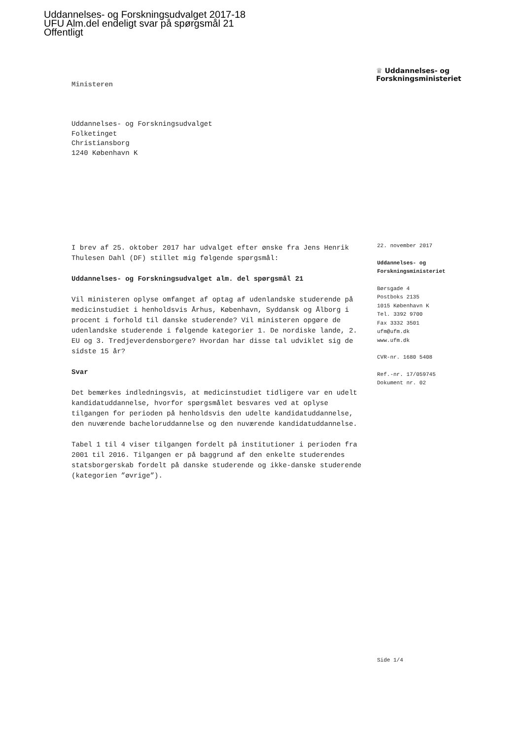Uddannelses- og Forskningsudvalget 2017-18
UFU Alm.del endeligt svar på spørgsmål 21
Offentligt
Ministeren
♕ Uddannelses- og
Forskningsministeriet
Uddannelses- og Forskningsudvalget
Folketinget
Christiansborg
1240 København K
I brev af 25. oktober 2017 har udvalget efter ønske fra Jens Henrik Thulesen Dahl (DF) stillet mig følgende spørgsmål:
Uddannelses- og Forskningsudvalget alm. del spørgsmål 21
Vil ministeren oplyse omfanget af optag af udenlandske studerende på medicinstudiet i henholdsvis Århus, København, Syddansk og Ålborg i procent i forhold til danske studerende? Vil ministeren opgøre de udenlandske studerende i følgende kategorier 1. De nordiske lande, 2. EU og 3. Tredjeverdensborgere? Hvordan har disse tal udviklet sig de sidste 15 år?
Svar
Det bemærkes indledningsvis, at medicinstudiet tidligere var en udelt kandidatuddannelse, hvorfor spørgsmålet besvares ved at oplyse tilgangen for perioden på henholdsvis den udelte kandidatuddannelse, den nuværende bacheloruddannelse og den nuværende kandidatuddannelse.
Tabel 1 til 4 viser tilgangen fordelt på institutioner i perioden fra 2001 til 2016. Tilgangen er på baggrund af den enkelte studerendes statsborgerskab fordelt på danske studerende og ikke-danske studerende (kategorien ”øvrige”).
22. november 2017
Uddannelses- og
Forskningsministeriet
Børsgade 4
Postboks 2135
1015 København K
Tel. 3392 9700
Fax 3332 3501
ufm@ufm.dk
www.ufm.dk
CVR-nr. 1680 5408
Ref.-nr. 17/059745
Dokument nr. 02
Side 1/4